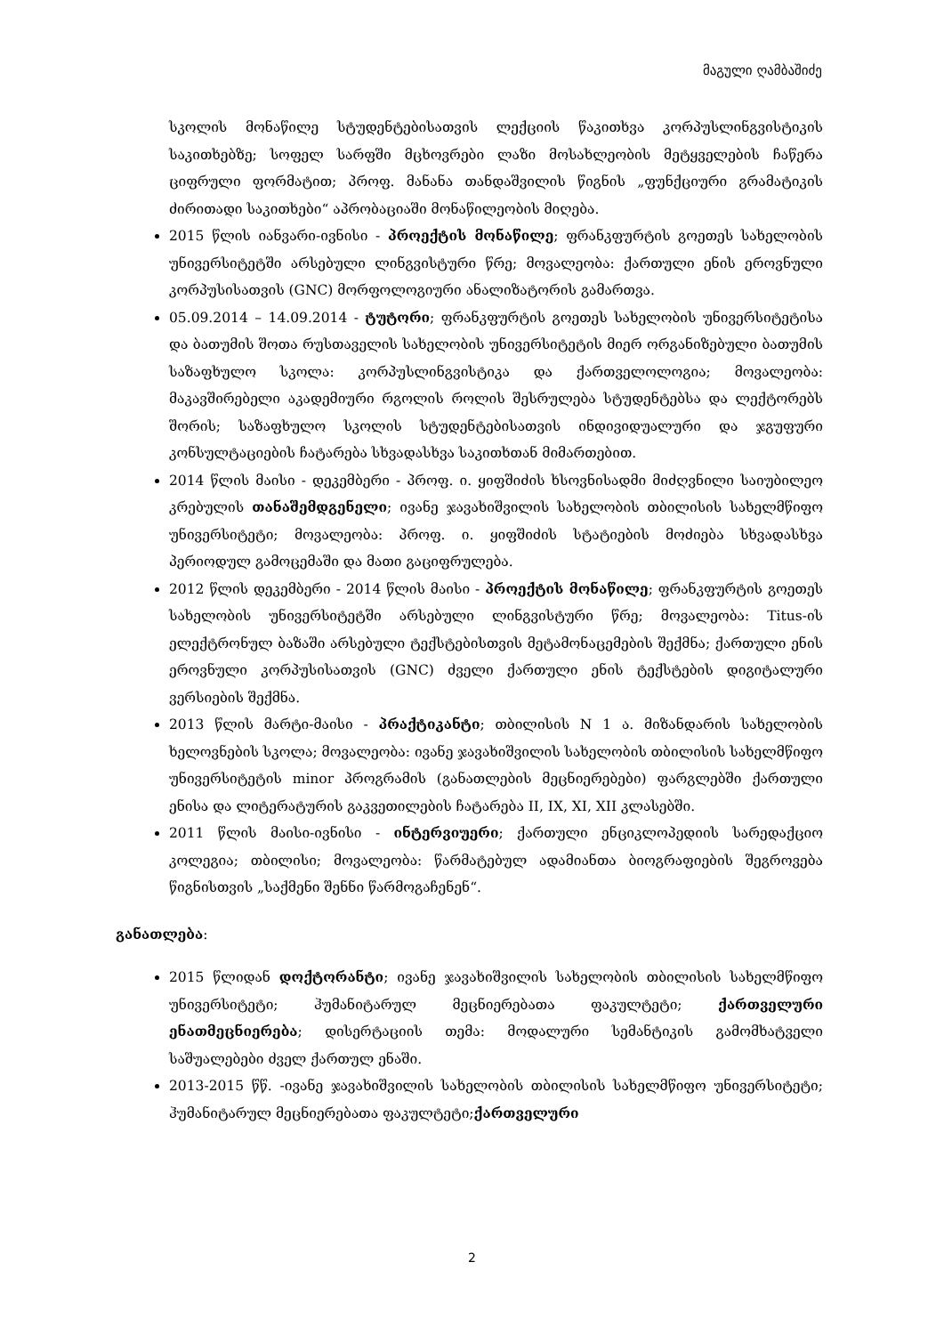მაგული ღამბაშიძე
სკოლის მონაწილე სტუდენტებისათვის ლექციის წაკითხვა კორპუსლინგვისტიკის საკითხებზე; სოფელ სარფში მცხოვრები ლაზი მოსახლეობის მეტყველების ჩაწერა ციფრული ფორმატით; პროფ. მანანა თანდაშვილის წიგნის „ფუნქციური გრამატიკის ძირითადი საკითხები“ აპრობაციაში მონაწილეობის მიღება.
2015 წლის იანვარი-ივნისი - პროექტის მონაწილე; ფრანკფურტის გოეთეს სახელობის უნივერსიტეტში არსებული ლინგვისტური წრე; მოვალეობა: ქართული ენის ეროვნული კორპუსისათვის (GNC) მორფოლოგიური ანალიზატორის გამართვა.
05.09.2014 – 14.09.2014 - ტუტორი; ფრანკფურტის გოეთეს სახელობის უნივერსიტეტისა და ბათუმის შოთა რუსთაველის სახელობის უნივერსიტეტის მიერ ორგანიზებული ბათუმის საზაფხულო სკოლა: კორპუსლინგვისტიკა და ქართველოლოგია; მოვალეობა: მაკავშირებელი აკადემიური რგოლის როლის შესრულება სტუდენტებსა და ლექტორებს შორის; საზაფხულო სკოლის სტუდენტებისათვის ინდივიდუალური და ჯგუფური კონსულტაციების ჩატარება სხვადასხვა საკითხთან მიმართებით.
2014 წლის მაისი - დეკემბერი - პროფ. ი. ყიფშიძის ხსოვნისადმი მიძღვნილი საიუბილეო კრებულის თანაშემდგენელი; ივანე ჯავახიშვილის სახელობის თბილისის სახელმწიფო უნივერსიტეტი; მოვალეობა: პროფ. ი. ყიფშიძის სტატიების მოძიება სხვადასხვა პერიოდულ გამოცემაში და მათი გაციფრულება.
2012 წლის დეკემბერი - 2014 წლის მაისი - პროექტის მონაწილე; ფრანკფურტის გოეთეს სახელობის უნივერსიტეტში არსებული ლინგვისტური წრე; მოვალეობა: Titus-ის ელექტრონულ ბაზაში არსებული ტექსტებისთვის მეტამონაცემების შექმნა; ქართული ენის ეროვნული კორპუსისათვის (GNC) ძველი ქართული ენის ტექსტების დიგიტალური ვერსიების შექმნა.
2013 წლის მარტი-მაისი - პრაქტიკანტი; თბილისის N 1 ა. მიზანდარის სახელობის ხელოვნების სკოლა; მოვალეობა: ივანე ჯავახიშვილის სახელობის თბილისის სახელმწიფო უნივერსიტეტის minor პროგრამის (განათლების მეცნიერებები) ფარგლებში ქართული ენისა და ლიტერატურის გაკვეთილების ჩატარება II, IX, XI, XII კლასებში.
2011 წლის მაისი-ივნისი - ინტერვიუერი; ქართული ენციკლოპედიის სარედაქციო კოლეგია; თბილისი; მოვალეობა: წარმატებულ ადამიანთა ბიოგრაფიების შეგროვება წიგნისთვის „საქმენი შენნი წარმოგაჩენენ“.
განათლება:
2015 წლიდან დოქტორანტი; ივანე ჯავახიშვილის სახელობის თბილისის სახელმწიფო უნივერსიტეტი; ჰუმანიტარულ მეცნიერებათა ფაკულტეტი; ქართველური ენათმეცნიერება; დისერტაციის თემა: მოდალური სემანტიკის გამომხატველი საშუალებები ძველ ქართულ ენაში.
2013-2015 წწ. -ივანე ჯავახიშვილის სახელობის თბილისის სახელმწიფო უნივერსიტეტი; ჰუმანიტარულ მეცნიერებათა ფაკულტეტი;ქართველური
2